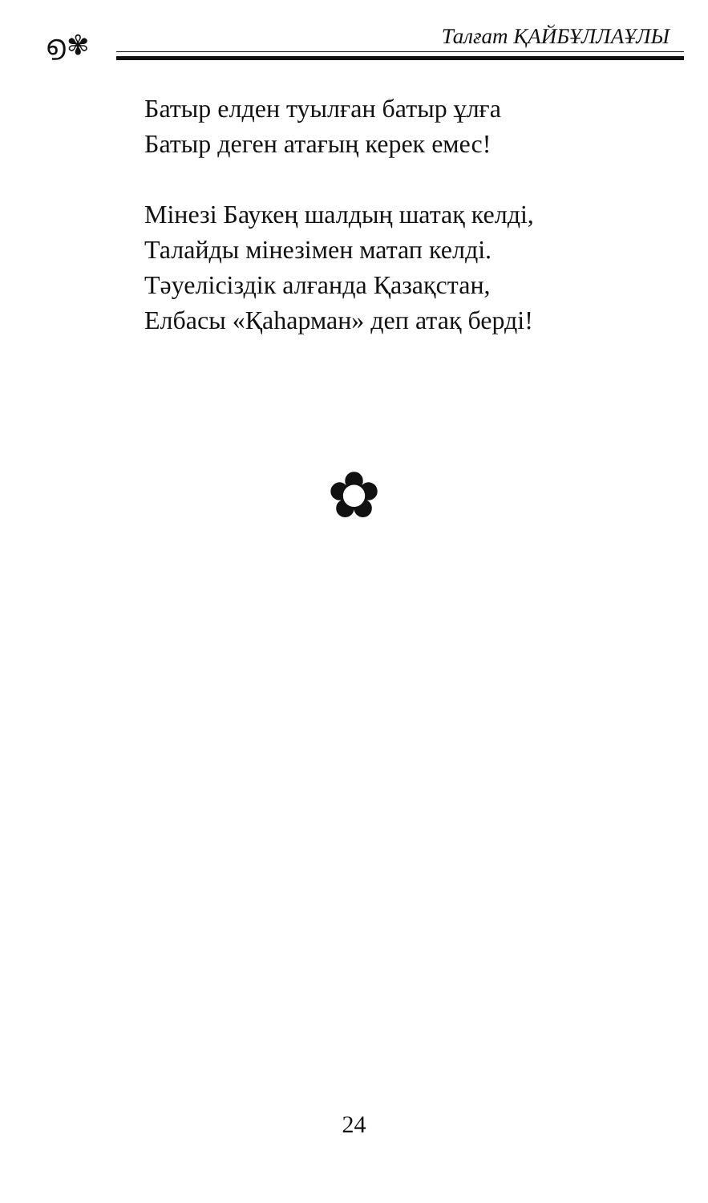൭✾ Талғат ҚАЙБҰЛЛАҰЛЫ
Батыр елден туылған батыр ұлға
Батыр деген атағың керек емес!
Мінезі Баукең шалдың шатақ келді,
Талайды мінезімен матап келді.
Тәуелісіздік алғанда Қазақстан,
Елбасы «Қаһарман» деп атақ берді!
✿
24